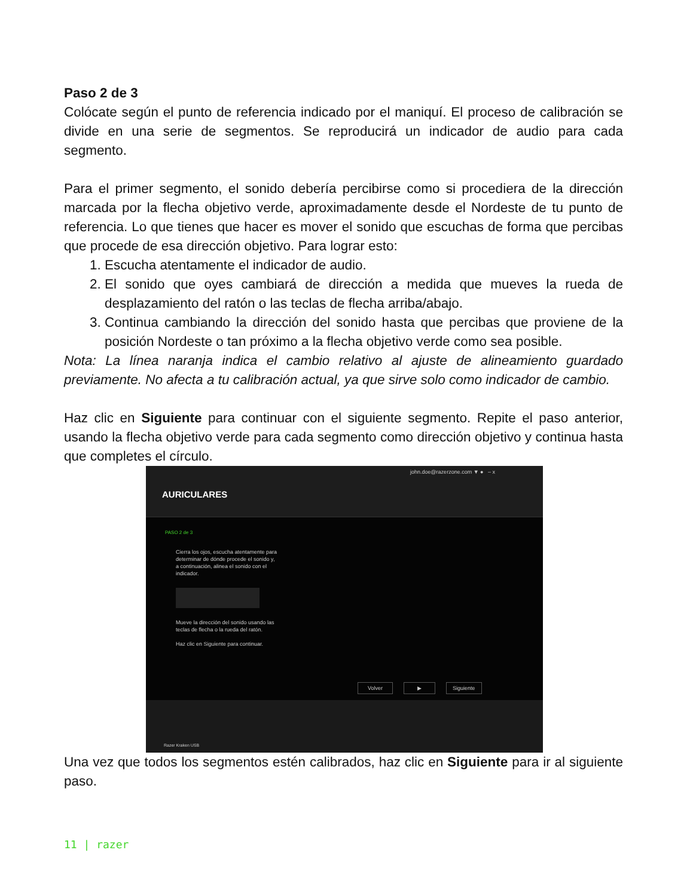Paso 2 de 3
Colócate según el punto de referencia indicado por el maniquí. El proceso de calibración se divide en una serie de segmentos. Se reproducirá un indicador de audio para cada segmento.
Para el primer segmento, el sonido debería percibirse como si procediera de la dirección marcada por la flecha objetivo verde, aproximadamente desde el Nordeste de tu punto de referencia. Lo que tienes que hacer es mover el sonido que escuchas de forma que percibas que procede de esa dirección objetivo. Para lograr esto:
1. Escucha atentamente el indicador de audio.
2. El sonido que oyes cambiará de dirección a medida que mueves la rueda de desplazamiento del ratón o las teclas de flecha arriba/abajo.
3. Continua cambiando la dirección del sonido hasta que percibas que proviene de la posición Nordeste o tan próximo a la flecha objetivo verde como sea posible.
Nota: La línea naranja indica el cambio relativo al ajuste de alineamiento guardado previamente. No afecta a tu calibración actual, ya que sirve solo como indicador de cambio.
Haz clic en Siguiente para continuar con el siguiente segmento. Repite el paso anterior, usando la flecha objetivo verde para cada segmento como dirección objetivo y continua hasta que completes el círculo.
john.doe@razerzone.com ▼ ● – x
AURICULARES
PASO 2 de 3
Cierra los ojos, escucha atentamente para determinar de dónde procede el sonido y, a continuación, alinea el sonido con el indicador.
Mueve la dirección del sonido usando las teclas de flecha o la rueda del ratón.
Haz clic en Siguiente para continuar.
Volver ▶ Siguiente
Razer Kraken USB
Una vez que todos los segmentos estén calibrados, haz clic en Siguiente para ir al siguiente paso.
11 | razer